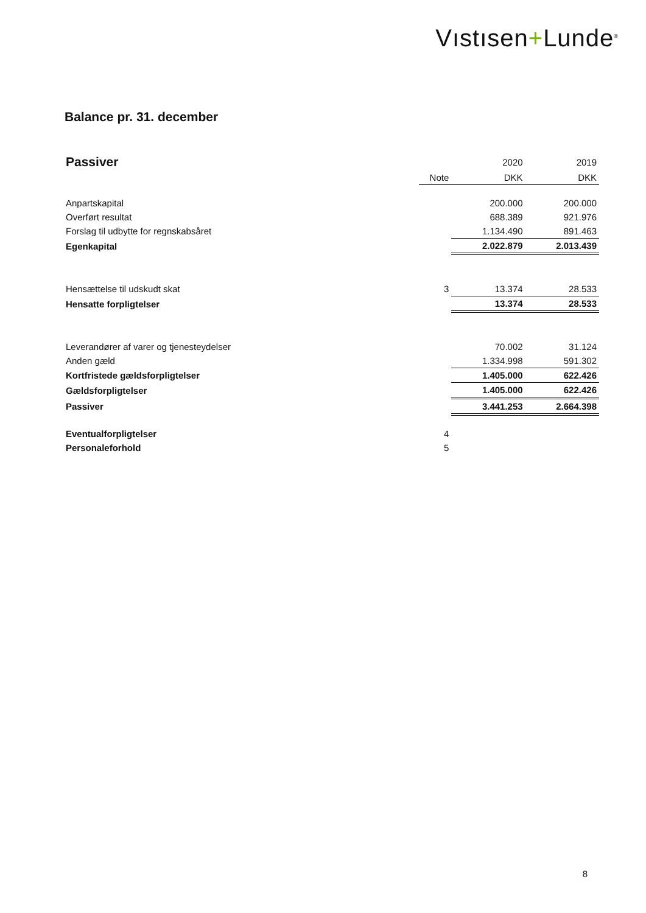Vıstısen+Lunde<sup>®</sup>
Balance pr. 31. december
| Passiver | | 2020 | 2019 |
| | Note | DKK | DKK |
| Anpartskapital | | 200.000 | 200.000 |
| Overført resultat | | 688.389 | 921.976 |
| Forslag til udbytte for regnskabsåret | | 1.134.490 | 891.463 |
| Egenkapital | | 2.022.879 | 2.013.439 |
| Hensættelse til udskudt skat | 3 | 13.374 | 28.533 |
| Hensatte forpligtelser | | 13.374 | 28.533 |
| Leverandører af varer og tjenesteydelser | | 70.002 | 31.124 |
| Anden gæld | | 1.334.998 | 591.302 |
| Kortfristede gældsforpligtelser | | 1.405.000 | 622.426 |
| Gældsforpligtelser | | 1.405.000 | 622.426 |
| Passiver | | 3.441.253 | 2.664.398 |
| Eventualforpligtelser | 4 | | |
| Personaleforhold | 5 | | |
8